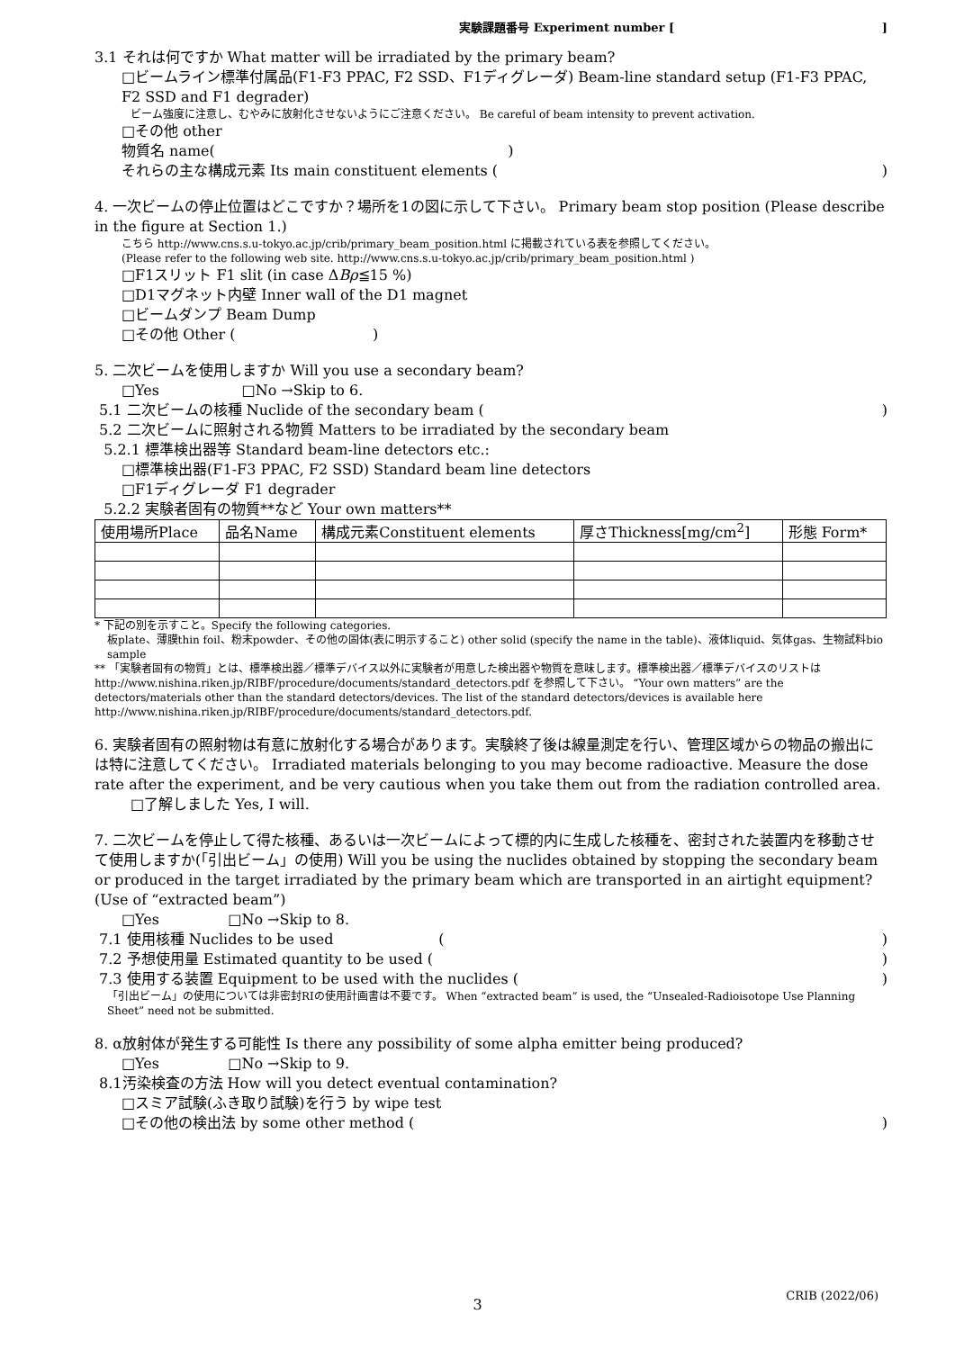実験課題番号 Experiment number [ ]
3.1 それは何ですか What matter will be irradiated by the primary beam?
□ビームライン標準付属品(F1-F3 PPAC, F2 SSD、F1ディグレーダ) Beam-line standard setup (F1-F3 PPAC, F2 SSD and F1 degrader)
ビーム強度に注意し、むやみに放射化させないようにご注意ください。 Be careful of beam intensity to prevent activation.
□その他 other
物質名 name( )
それらの主な構成元素 Its main constituent elements ( )
4. 一次ビームの停止位置はどこですか？場所を1の図に示して下さい。 Primary beam stop position (Please describe in the figure at Section 1.)
こちら http://www.cns.s.u-tokyo.ac.jp/crib/primary_beam_position.html に掲載されている表を参照してください。
(Please refer to the following web site. http://www.cns.s.u-tokyo.ac.jp/crib/primary_beam_position.html )
□F1スリット F1 slit (in case ΔBρ≦15 %)
□D1マグネット内壁 Inner wall of the D1 magnet
□ビームダンプ Beam Dump
□その他 Other ( )
5. 二次ビームを使用しますか Will you use a secondary beam?
□Yes □No →Skip to 6.
5.1 二次ビームの核種 Nuclide of the secondary beam ( )
5.2 二次ビームに照射される物質 Matters to be irradiated by the secondary beam
5.2.1 標準検出器等 Standard beam-line detectors etc.:
□標準検出器(F1-F3 PPAC, F2 SSD) Standard beam line detectors
□F1ディグレーダ F1 degrader
5.2.2 実験者固有の物質**など Your own matters**
| 使用場所Place | 品名Name | 構成元素Constituent elements | 厚さThickness[mg/cm<sup>2</sup>] | 形態 Form* |
| --- | --- | --- | --- | --- |
* 下記の別を示すこと。Specify the following categories.
板plate、薄膜thin foil、粉末powder、その他の固体(表に明示すること) other solid (specify the name in the table)、液体liquid、気体gas、生物試料bio sample
** 「実験者固有の物質」とは、標準検出器／標準デバイス以外に実験者が用意した検出器や物質を意味します。標準検出器／標準デバイスのリストは http://www.nishina.riken.jp/RIBF/procedure/documents/standard_detectors.pdf を参照して下さい。 “Your own matters” are the detectors/materials other than the standard detectors/devices. The list of the standard detectors/devices is available here http://www.nishina.riken.jp/RIBF/procedure/documents/standard_detectors.pdf.
6. 実験者固有の照射物は有意に放射化する場合があります。実験終了後は線量測定を行い、管理区域からの物品の搬出には特に注意してください。 Irradiated materials belonging to you may become radioactive. Measure the dose rate after the experiment, and be very cautious when you take them out from the radiation controlled area.
□了解しました Yes, I will.
7. 二次ビームを停止して得た核種、あるいは一次ビームによって標的内に生成した核種を、密封された装置内を移動させて使用しますか(「引出ビーム」の使用) Will you be using the nuclides obtained by stopping the secondary beam or produced in the target irradiated by the primary beam which are transported in an airtight equipment? (Use of “extracted beam”)
□Yes □No →Skip to 8.
7.1 使用核種 Nuclides to be used ( )
7.2 予想使用量 Estimated quantity to be used ( )
7.3 使用する装置 Equipment to be used with the nuclides ( )
「引出ビーム」の使用については非密封RIの使用計画書は不要です。 When “extracted beam” is used, the “Unsealed-Radioisotope Use Planning Sheet” need not be submitted.
8. α放射体が発生する可能性 Is there any possibility of some alpha emitter being produced?
□Yes □No →Skip to 9.
8.1汚染検査の方法 How will you detect eventual contamination?
□スミア試験(ふき取り試験)を行う by wipe test
□その他の検出法 by some other method ( )
CRIB (2022/06)
3